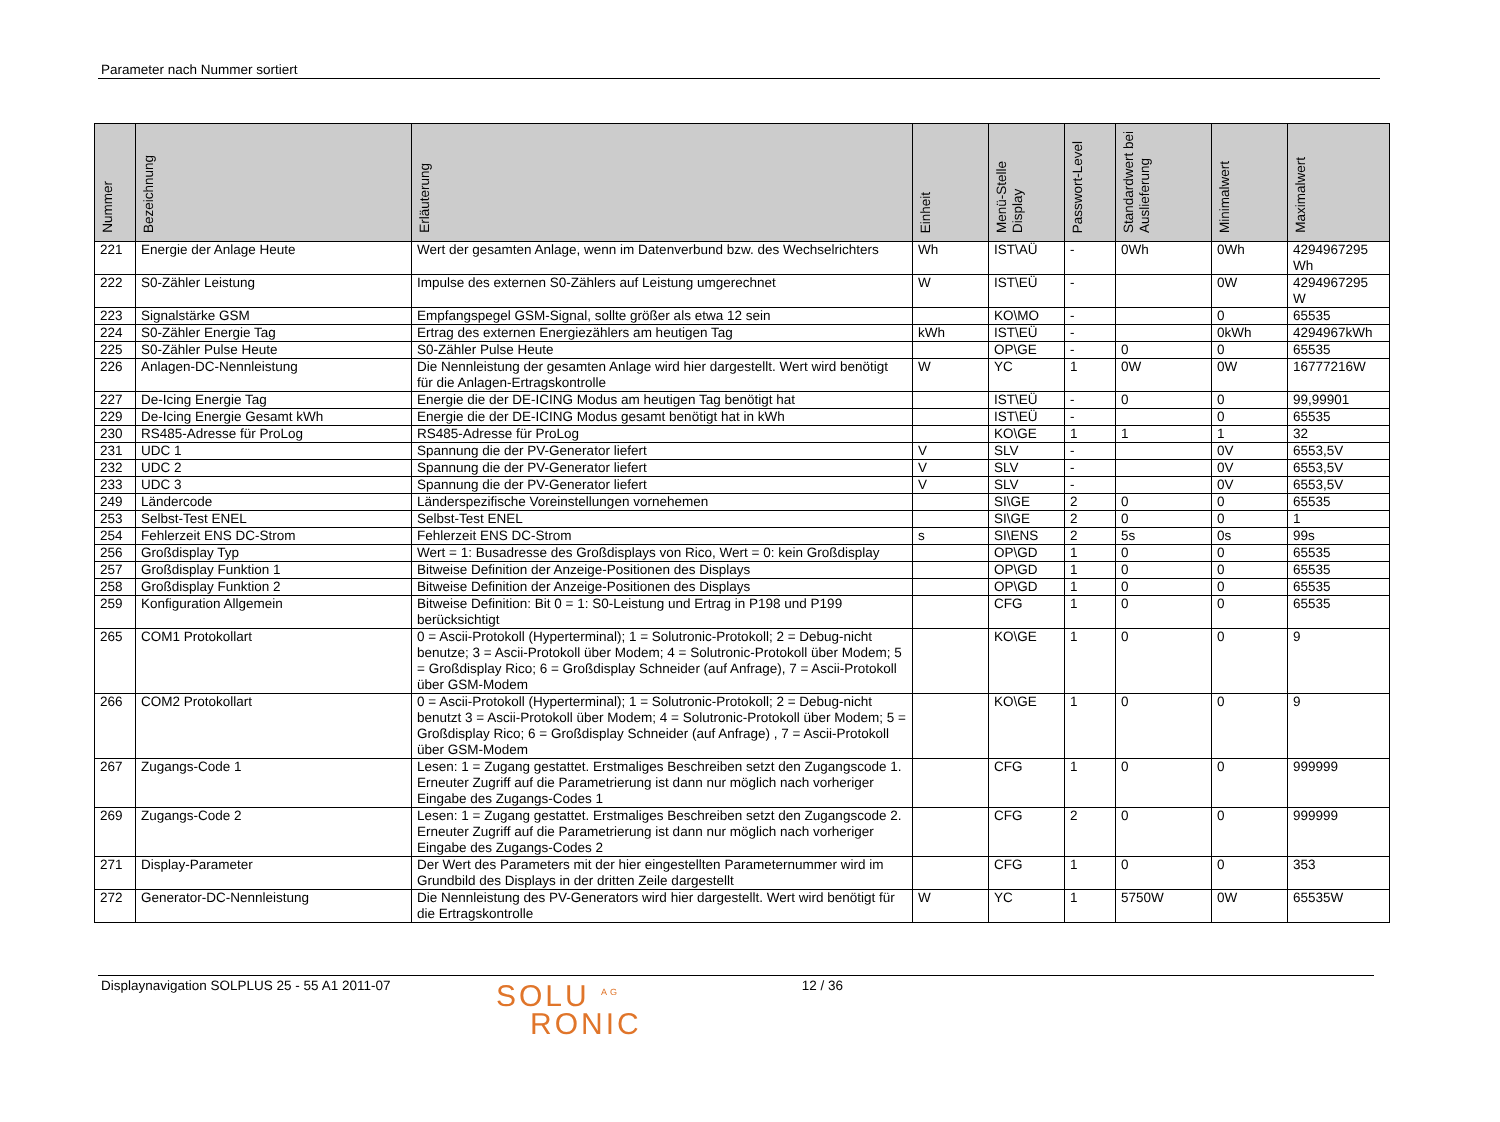Parameter nach Nummer sortiert
| Nummer | Bezeichnung | Erläuterung | Einheit | Menü-Stelle Display | Passwort-Level | Standardwert bei Auslieferung | Minimalwert | Maximalwert |
| --- | --- | --- | --- | --- | --- | --- | --- | --- |
| 221 | Energie der Anlage Heute | Wert der gesamten Anlage, wenn im Datenverbund bzw. des Wechselrichters | Wh | IST\AÜ | - | 0Wh | 0Wh | 4294967295 Wh |
| 222 | S0-Zähler Leistung | Impulse des externen S0-Zählers auf Leistung umgerechnet | W | IST\EÜ | - | | 0W | 4294967295 W |
| 223 | Signalstärke GSM | Empfangspegel GSM-Signal, sollte größer als etwa 12 sein | | KO\MO | - | | 0 | 65535 |
| 224 | S0-Zähler Energie Tag | Ertrag des externen Energiezählers am heutigen Tag | kWh | IST\EÜ | - | | 0kWh | 4294967kWh |
| 225 | S0-Zähler Pulse Heute | S0-Zähler Pulse Heute | | OP\GE | - | 0 | 0 | 65535 |
| 226 | Anlagen-DC-Nennleistung | Die Nennleistung der gesamten Anlage wird hier dargestellt. Wert wird benötigt für die Anlagen-Ertragskontrolle | W | YC | 1 | 0W | 0W | 16777216W |
| 227 | De-Icing Energie Tag | Energie die der DE-ICING Modus am heutigen Tag benötigt hat | | IST\EÜ | - | 0 | 0 | 99,99901 |
| 229 | De-Icing Energie Gesamt kWh | Energie die der DE-ICING Modus gesamt benötigt hat in kWh | | IST\EÜ | - | | 0 | 65535 |
| 230 | RS485-Adresse für ProLog | RS485-Adresse für ProLog | | KO\GE | 1 | 1 | 1 | 32 |
| 231 | UDC 1 | Spannung die der PV-Generator liefert | V | SLV | - | | 0V | 6553,5V |
| 232 | UDC 2 | Spannung die der PV-Generator liefert | V | SLV | - | | 0V | 6553,5V |
| 233 | UDC 3 | Spannung die der PV-Generator liefert | V | SLV | - | | 0V | 6553,5V |
| 249 | Ländercode | Länderspezifische Voreinstellungen vornehemen | | SI\GE | 2 | 0 | 0 | 65535 |
| 253 | Selbst-Test ENEL | Selbst-Test ENEL | | SI\GE | 2 | 0 | 0 | 1 |
| 254 | Fehlerzeit ENS DC-Strom | Fehlerzeit ENS DC-Strom | s | SI\ENS | 2 | 5s | 0s | 99s |
| 256 | Großdisplay Typ | Wert = 1: Busadresse des Großdisplays von Rico, Wert = 0: kein Großdisplay | | OP\GD | 1 | 0 | 0 | 65535 |
| 257 | Großdisplay Funktion 1 | Bitweise Definition der Anzeige-Positionen des Displays | | OP\GD | 1 | 0 | 0 | 65535 |
| 258 | Großdisplay Funktion 2 | Bitweise Definition der Anzeige-Positionen des Displays | | OP\GD | 1 | 0 | 0 | 65535 |
| 259 | Konfiguration Allgemein | Bitweise Definition: Bit 0 = 1: S0-Leistung und Ertrag in P198 und P199 berücksichtigt | | CFG | 1 | 0 | 0 | 65535 |
| 265 | COM1 Protokollart | 0 = Ascii-Protokoll (Hyperterminal); 1 = Solutronic-Protokoll; 2 = Debug-nicht benutze; 3 = Ascii-Protokoll über Modem; 4 = Solutronic-Protokoll über Modem; 5 = Großdisplay Rico; 6 = Großdisplay Schneider (auf Anfrage), 7 = Ascii-Protokoll über GSM-Modem | | KO\GE | 1 | 0 | 0 | 9 |
| 266 | COM2 Protokollart | 0 = Ascii-Protokoll (Hyperterminal); 1 = Solutronic-Protokoll; 2 = Debug-nicht benutzt 3 = Ascii-Protokoll über Modem; 4 = Solutronic-Protokoll über Modem; 5 = Großdisplay Rico; 6 = Großdisplay Schneider (auf Anfrage) , 7 = Ascii-Protokoll über GSM-Modem | | KO\GE | 1 | 0 | 0 | 9 |
| 267 | Zugangs-Code 1 | Lesen: 1 = Zugang gestattet. Erstmaliges Beschreiben setzt den Zugangscode 1. Erneuter Zugriff auf die Parametrierung ist dann nur möglich nach vorheriger Eingabe des Zugangs-Codes 1 | | CFG | 1 | 0 | 0 | 999999 |
| 269 | Zugangs-Code 2 | Lesen: 1 = Zugang gestattet. Erstmaliges Beschreiben setzt den Zugangscode 2. Erneuter Zugriff auf die Parametrierung ist dann nur möglich nach vorheriger Eingabe des Zugangs-Codes 2 | | CFG | 2 | 0 | 0 | 999999 |
| 271 | Display-Parameter | Der Wert des Parameters mit der hier eingestellten Parameternummer wird im Grundbild des Displays in der dritten Zeile dargestellt | | CFG | 1 | 0 | 0 | 353 |
| 272 | Generator-DC-Nennleistung | Die Nennleistung des PV-Generators wird hier dargestellt. Wert wird benötigt für die Ertragskontrolle | W | YC | 1 | 5750W | 0W | 65535W |
Displaynavigation SOLPLUS 25 - 55 A1 2011-07
SOLU <sup>AG</sup>
RONIC
12 / 36